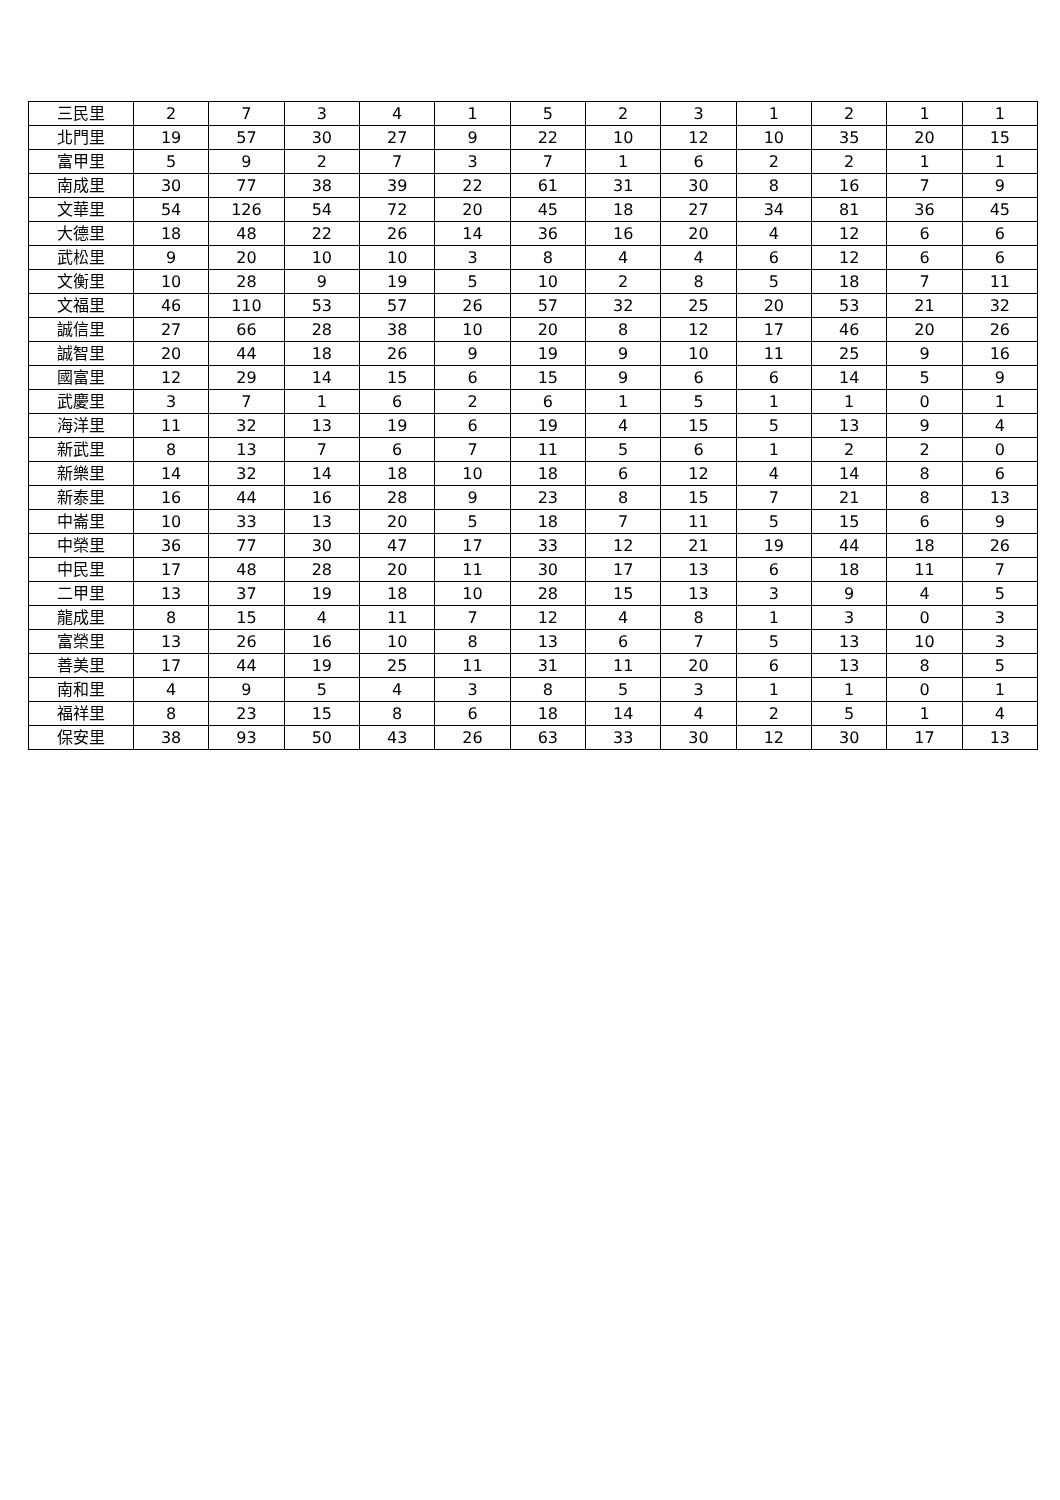| 三民里 | 2 | 7 | 3 | 4 | 1 | 5 | 2 | 3 | 1 | 2 | 1 | 1 |
| 北門里 | 19 | 57 | 30 | 27 | 9 | 22 | 10 | 12 | 10 | 35 | 20 | 15 |
| 富甲里 | 5 | 9 | 2 | 7 | 3 | 7 | 1 | 6 | 2 | 2 | 1 | 1 |
| 南成里 | 30 | 77 | 38 | 39 | 22 | 61 | 31 | 30 | 8 | 16 | 7 | 9 |
| 文華里 | 54 | 126 | 54 | 72 | 20 | 45 | 18 | 27 | 34 | 81 | 36 | 45 |
| 大德里 | 18 | 48 | 22 | 26 | 14 | 36 | 16 | 20 | 4 | 12 | 6 | 6 |
| 武松里 | 9 | 20 | 10 | 10 | 3 | 8 | 4 | 4 | 6 | 12 | 6 | 6 |
| 文衡里 | 10 | 28 | 9 | 19 | 5 | 10 | 2 | 8 | 5 | 18 | 7 | 11 |
| 文福里 | 46 | 110 | 53 | 57 | 26 | 57 | 32 | 25 | 20 | 53 | 21 | 32 |
| 誠信里 | 27 | 66 | 28 | 38 | 10 | 20 | 8 | 12 | 17 | 46 | 20 | 26 |
| 誠智里 | 20 | 44 | 18 | 26 | 9 | 19 | 9 | 10 | 11 | 25 | 9 | 16 |
| 國富里 | 12 | 29 | 14 | 15 | 6 | 15 | 9 | 6 | 6 | 14 | 5 | 9 |
| 武慶里 | 3 | 7 | 1 | 6 | 2 | 6 | 1 | 5 | 1 | 1 | 0 | 1 |
| 海洋里 | 11 | 32 | 13 | 19 | 6 | 19 | 4 | 15 | 5 | 13 | 9 | 4 |
| 新武里 | 8 | 13 | 7 | 6 | 7 | 11 | 5 | 6 | 1 | 2 | 2 | 0 |
| 新樂里 | 14 | 32 | 14 | 18 | 10 | 18 | 6 | 12 | 4 | 14 | 8 | 6 |
| 新泰里 | 16 | 44 | 16 | 28 | 9 | 23 | 8 | 15 | 7 | 21 | 8 | 13 |
| 中崙里 | 10 | 33 | 13 | 20 | 5 | 18 | 7 | 11 | 5 | 15 | 6 | 9 |
| 中榮里 | 36 | 77 | 30 | 47 | 17 | 33 | 12 | 21 | 19 | 44 | 18 | 26 |
| 中民里 | 17 | 48 | 28 | 20 | 11 | 30 | 17 | 13 | 6 | 18 | 11 | 7 |
| 二甲里 | 13 | 37 | 19 | 18 | 10 | 28 | 15 | 13 | 3 | 9 | 4 | 5 |
| 龍成里 | 8 | 15 | 4 | 11 | 7 | 12 | 4 | 8 | 1 | 3 | 0 | 3 |
| 富榮里 | 13 | 26 | 16 | 10 | 8 | 13 | 6 | 7 | 5 | 13 | 10 | 3 |
| 善美里 | 17 | 44 | 19 | 25 | 11 | 31 | 11 | 20 | 6 | 13 | 8 | 5 |
| 南和里 | 4 | 9 | 5 | 4 | 3 | 8 | 5 | 3 | 1 | 1 | 0 | 1 |
| 福祥里 | 8 | 23 | 15 | 8 | 6 | 18 | 14 | 4 | 2 | 5 | 1 | 4 |
| 保安里 | 38 | 93 | 50 | 43 | 26 | 63 | 33 | 30 | 12 | 30 | 17 | 13 |